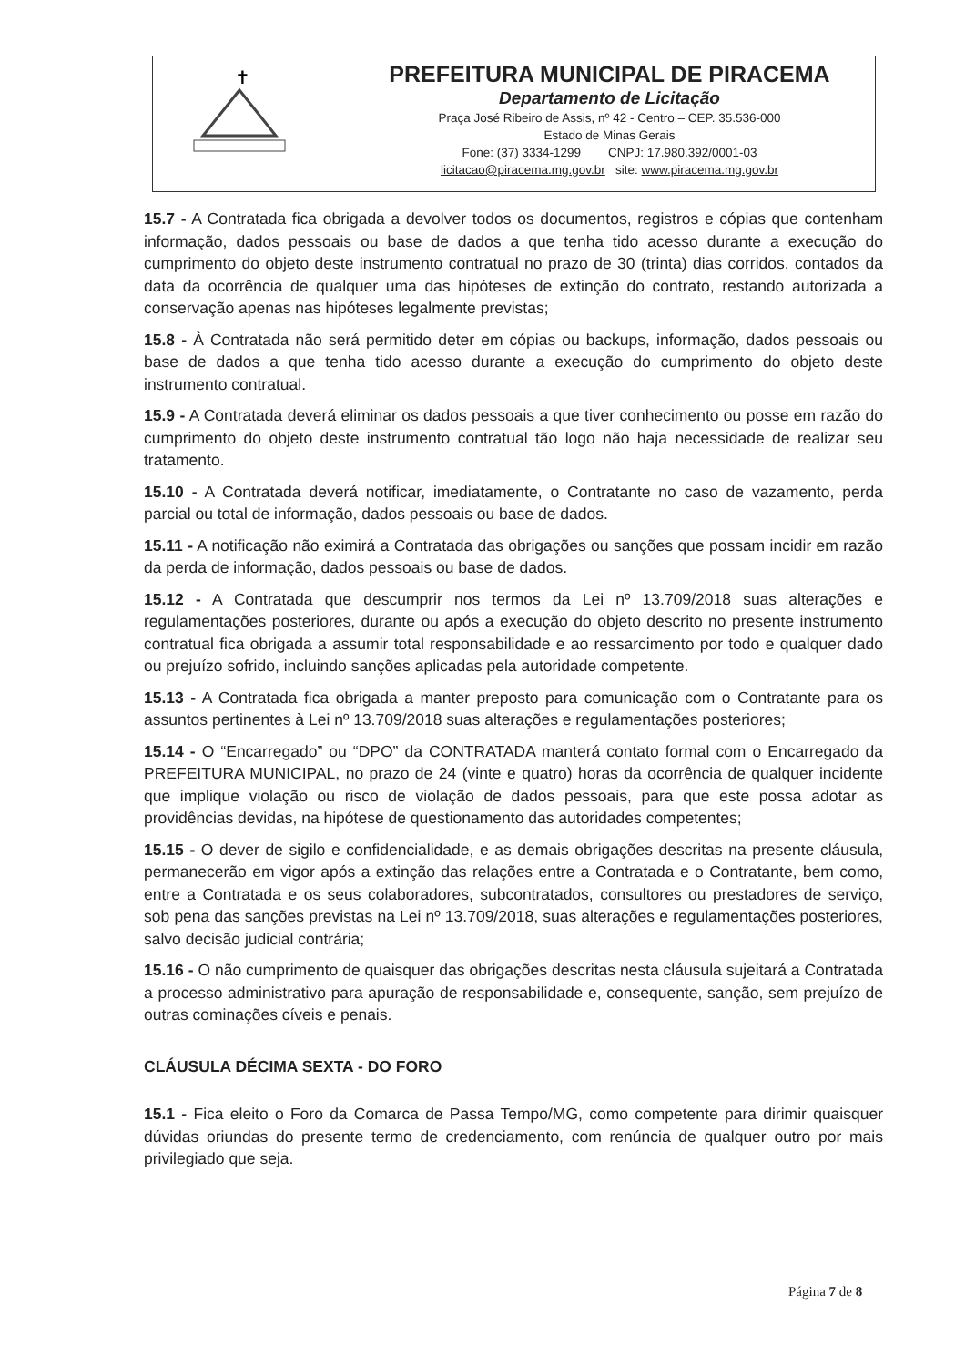✝
PREFEITURA MUNICIPAL DE PIRACEMA
Departamento de Licitação
Praça José Ribeiro de Assis, nº 42 - Centro – CEP. 35.536-000
Estado de Minas Gerais
Fone: (37) 3334-1299 CNPJ: 17.980.392/0001-03
licitacao@piracema.mg.gov.br site: www.piracema.mg.gov.br
15.7 - A Contratada fica obrigada a devolver todos os documentos, registros e cópias que contenham informação, dados pessoais ou base de dados a que tenha tido acesso durante a execução do cumprimento do objeto deste instrumento contratual no prazo de 30 (trinta) dias corridos, contados da data da ocorrência de qualquer uma das hipóteses de extinção do contrato, restando autorizada a conservação apenas nas hipóteses legalmente previstas;
15.8 - À Contratada não será permitido deter em cópias ou backups, informação, dados pessoais ou base de dados a que tenha tido acesso durante a execução do cumprimento do objeto deste instrumento contratual.
15.9 - A Contratada deverá eliminar os dados pessoais a que tiver conhecimento ou posse em razão do cumprimento do objeto deste instrumento contratual tão logo não haja necessidade de realizar seu tratamento.
15.10 - A Contratada deverá notificar, imediatamente, o Contratante no caso de vazamento, perda parcial ou total de informação, dados pessoais ou base de dados.
15.11 - A notificação não eximirá a Contratada das obrigações ou sanções que possam incidir em razão da perda de informação, dados pessoais ou base de dados.
15.12 - A Contratada que descumprir nos termos da Lei nº 13.709/2018 suas alterações e regulamentações posteriores, durante ou após a execução do objeto descrito no presente instrumento contratual fica obrigada a assumir total responsabilidade e ao ressarcimento por todo e qualquer dado ou prejuízo sofrido, incluindo sanções aplicadas pela autoridade competente.
15.13 - A Contratada fica obrigada a manter preposto para comunicação com o Contratante para os assuntos pertinentes à Lei nº 13.709/2018 suas alterações e regulamentações posteriores;
15.14 - O “Encarregado” ou “DPO” da CONTRATADA manterá contato formal com o Encarregado da PREFEITURA MUNICIPAL, no prazo de 24 (vinte e quatro) horas da ocorrência de qualquer incidente que implique violação ou risco de violação de dados pessoais, para que este possa adotar as providências devidas, na hipótese de questionamento das autoridades competentes;
15.15 - O dever de sigilo e confidencialidade, e as demais obrigações descritas na presente cláusula, permanecerão em vigor após a extinção das relações entre a Contratada e o Contratante, bem como, entre a Contratada e os seus colaboradores, subcontratados, consultores ou prestadores de serviço, sob pena das sanções previstas na Lei nº 13.709/2018, suas alterações e regulamentações posteriores, salvo decisão judicial contrária;
15.16 - O não cumprimento de quaisquer das obrigações descritas nesta cláusula sujeitará a Contratada a processo administrativo para apuração de responsabilidade e, consequente, sanção, sem prejuízo de outras cominações cíveis e penais.
CLÁUSULA DÉCIMA SEXTA - DO FORO
15.1 - Fica eleito o Foro da Comarca de Passa Tempo/MG, como competente para dirimir quaisquer dúvidas oriundas do presente termo de credenciamento, com renúncia de qualquer outro por mais privilegiado que seja.
Página 7 de 8